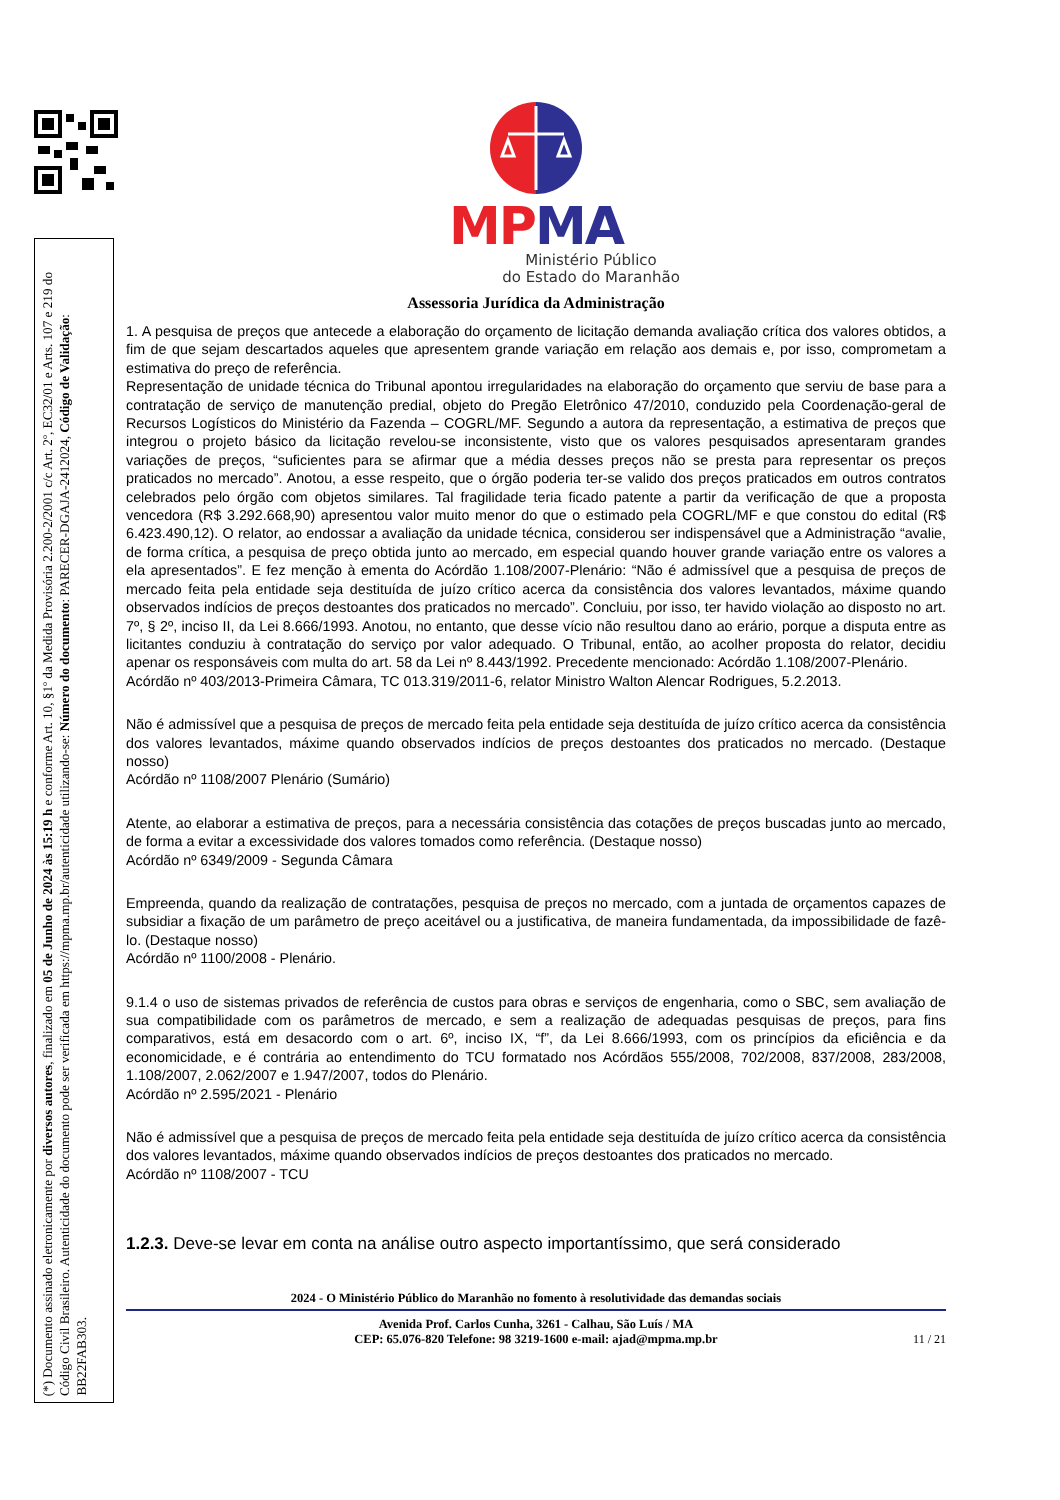MP MA
Ministério Público
do Estado do Maranhão
Assessoria Jurídica da Administração
1. A pesquisa de preços que antecede a elaboração do orçamento de licitação demanda avaliação crítica dos valores obtidos, a fim de que sejam descartados aqueles que apresentem grande variação em relação aos demais e, por isso, comprometam a estimativa do preço de referência.
Representação de unidade técnica do Tribunal apontou irregularidades na elaboração do orçamento que serviu de base para a contratação de serviço de manutenção predial, objeto do Pregão Eletrônico 47/2010, conduzido pela Coordenação-geral de Recursos Logísticos do Ministério da Fazenda – COGRL/MF. Segundo a autora da representação, a estimativa de preços que integrou o projeto básico da licitação revelou-se inconsistente, visto que os valores pesquisados apresentaram grandes variações de preços, “suficientes para se afirmar que a média desses preços não se presta para representar os preços praticados no mercado”. Anotou, a esse respeito, que o órgão poderia ter-se valido dos preços praticados em outros contratos celebrados pelo órgão com objetos similares. Tal fragilidade teria ficado patente a partir da verificação de que a proposta vencedora (R$ 3.292.668,90) apresentou valor muito menor do que o estimado pela COGRL/MF e que constou do edital (R$ 6.423.490,12). O relator, ao endossar a avaliação da unidade técnica, considerou ser indispensável que a Administração “avalie, de forma crítica, a pesquisa de preço obtida junto ao mercado, em especial quando houver grande variação entre os valores a ela apresentados”. E fez menção à ementa do Acórdão 1.108/2007-Plenário: “Não é admissível que a pesquisa de preços de mercado feita pela entidade seja destituída de juízo crítico acerca da consistência dos valores levantados, máxime quando observados indícios de preços destoantes dos praticados no mercado”. Concluiu, por isso, ter havido violação ao disposto no art. 7º, § 2º, inciso II, da Lei 8.666/1993. Anotou, no entanto, que desse vício não resultou dano ao erário, porque a disputa entre as licitantes conduziu à contratação do serviço por valor adequado. O Tribunal, então, ao acolher proposta do relator, decidiu apenar os responsáveis com multa do art. 58 da Lei nº 8.443/1992. Precedente mencionado: Acórdão 1.108/2007-Plenário.
Acórdão nº 403/2013-Primeira Câmara, TC 013.319/2011-6, relator Ministro Walton Alencar Rodrigues, 5.2.2013.
Não é admissível que a pesquisa de preços de mercado feita pela entidade seja destituída de juízo crítico acerca da consistência dos valores levantados, máxime quando observados indícios de preços destoantes dos praticados no mercado. (Destaque nosso)
Acórdão nº 1108/2007 Plenário (Sumário)
Atente, ao elaborar a estimativa de preços, para a necessária consistência das cotações de preços buscadas junto ao mercado, de forma a evitar a excessividade dos valores tomados como referência. (Destaque nosso)
Acórdão nº 6349/2009 - Segunda Câmara
Empreenda, quando da realização de contratações, pesquisa de preços no mercado, com a juntada de orçamentos capazes de subsidiar a fixação de um parâmetro de preço aceitável ou a justificativa, de maneira fundamentada, da impossibilidade de fazê-lo. (Destaque nosso)
Acórdão nº 1100/2008 - Plenário.
9.1.4 o uso de sistemas privados de referência de custos para obras e serviços de engenharia, como o SBC, sem avaliação de sua compatibilidade com os parâmetros de mercado, e sem a realização de adequadas pesquisas de preços, para fins comparativos, está em desacordo com o art. 6º, inciso IX, “f”, da Lei 8.666/1993, com os princípios da eficiência e da economicidade, e é contrária ao entendimento do TCU formatado nos Acórdãos 555/2008, 702/2008, 837/2008, 283/2008, 1.108/2007, 2.062/2007 e 1.947/2007, todos do Plenário.
Acórdão nº 2.595/2021 - Plenário
Não é admissível que a pesquisa de preços de mercado feita pela entidade seja destituída de juízo crítico acerca da consistência dos valores levantados, máxime quando observados indícios de preços destoantes dos praticados no mercado.
Acórdão nº 1108/2007 - TCU
1.2.3. Deve-se levar em conta na análise outro aspecto importantíssimo, que será considerado
2024 - O Ministério Público do Maranhão no fomento à resolutividade das demandas sociais
Avenida Prof. Carlos Cunha, 3261 - Calhau, São Luís / MA
CEP: 65.076-820 Telefone: 98 3219-1600 e-mail: ajad@mpma.mp.br
11 / 21
(*) Documento assinado eletronicamente por diversos autores, finalizado em 05 de Junho de 2024 às 15:19 h e conforme Art. 10, §1º da Medida Provisória 2.200-2/2001 c/c Art. 2º, EC32/01 e Arts. 107 e 219 do Código Civil Brasileiro. Autenticidade do documento pode ser verificada em https://mpma.mp.br/autenticidade utilizando-se: Número do documento: PARECER-DGAJA-2412024, Código de Validação: BB22FAB303.